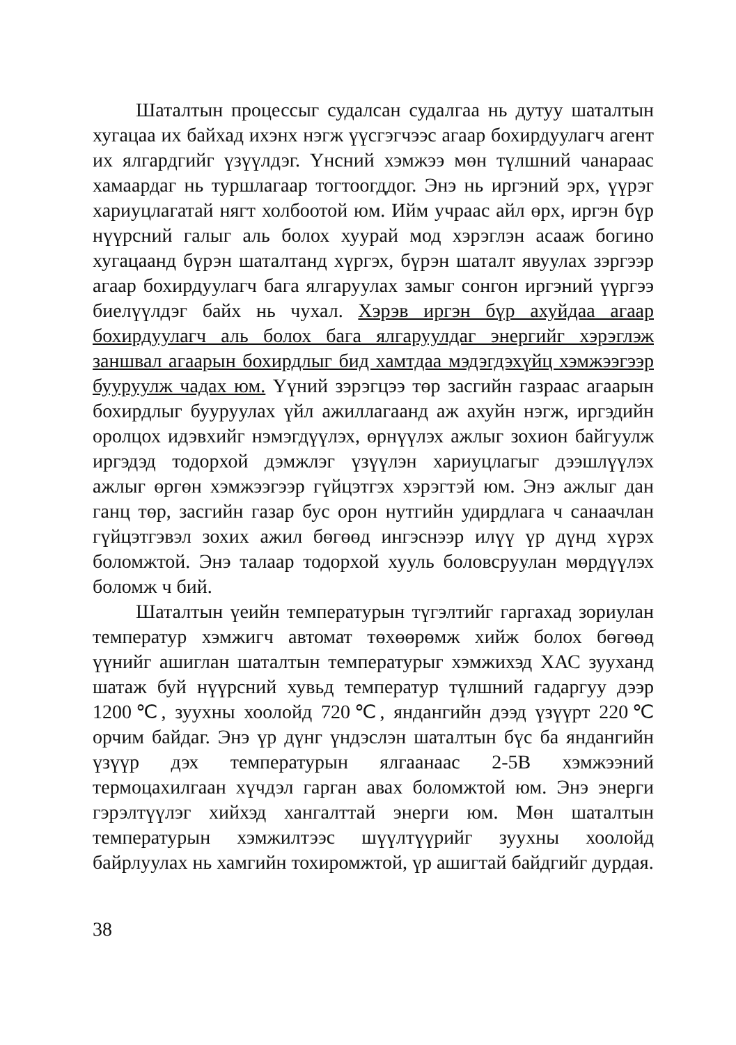Шаталтын процессыг судалсан судалгаа нь дутуу шаталтын хугацаа их байхад ихэнх нэгж үүсгэгчээс агаар бохирдуулагч агент их ялгардгийг үзүүлдэг. Үнсний хэмжээ мөн түлшний чанараас хамаардаг нь туршлагаар тогтоогддог. Энэ нь иргэний эрх, үүрэг хариуцлагатай нягт холбоотой юм. Ийм учраас айл өрх, иргэн бүр нүүрсний галыг аль болох хуурай мод хэрэглэн асааж богино хугацаанд бүрэн шаталтанд хүргэх, бүрэн шаталт явуулах зэргээр агаар бохирдуулагч бага ялгаруулах замыг сонгон иргэний үүргээ биелүүлдэг байх нь чухал. Хэрэв иргэн бүр ахуйдаа агаар бохирдуулагч аль болох бага ялгаруулдаг энергийг хэрэглэж заншвал агаарын бохирдлыг бид хамтдаа мэдэгдэхүйц хэмжээгээр бууруулж чадах юм. Үүний зэрэгцээ төр засгийн газраас агаарын бохирдлыг бууруулах үйл ажиллагаанд аж ахуйн нэгж, иргэдийн оролцох идэвхийг нэмэгдүүлэх, өрнүүлэх ажлыг зохион байгуулж иргэдэд тодорхой дэмжлэг үзүүлэн хариуцлагыг дээшлүүлэх ажлыг өргөн хэмжээгээр гүйцэтгэх хэрэгтэй юм. Энэ ажлыг дан ганц төр, засгийн газар бус орон нутгийн удирдлага ч санаачлан гүйцэтгэвэл зохих ажил бөгөөд ингэснээр илүү үр дүнд хүрэх боломжтой. Энэ талаар тодорхой хууль боловсруулан мөрдүүлэх боломж ч бий.
Шаталтын үеийн температурын түгэлтийг гаргахад зориулан температур хэмжигч автомат төхөөрөмж хийж болох бөгөөд үүнийг ашиглан шаталтын температурыг хэмжихэд ХАС зууханд шатаж буй нүүрсний хувьд температур түлшний гадаргуу дээр 1200℃, зуухны хоолойд 720℃, яндангийн дээд үзүүрт 220℃ орчим байдаг. Энэ үр дүнг үндэслэн шаталтын бүс ба яндангийн үзүүр дэх температурын ялгаанаас 2-5В хэмжээний термоцахилгаан хүчдэл гарган авах боломжтой юм. Энэ энерги гэрэлтүүлэг хийхэд хангалттай энерги юм. Мөн шаталтын температурын хэмжилтээс шүүлтүүрийг зуухны хоолойд байрлуулах нь хамгийн тохиромжтой, үр ашигтай байдгийг дурдая.
38